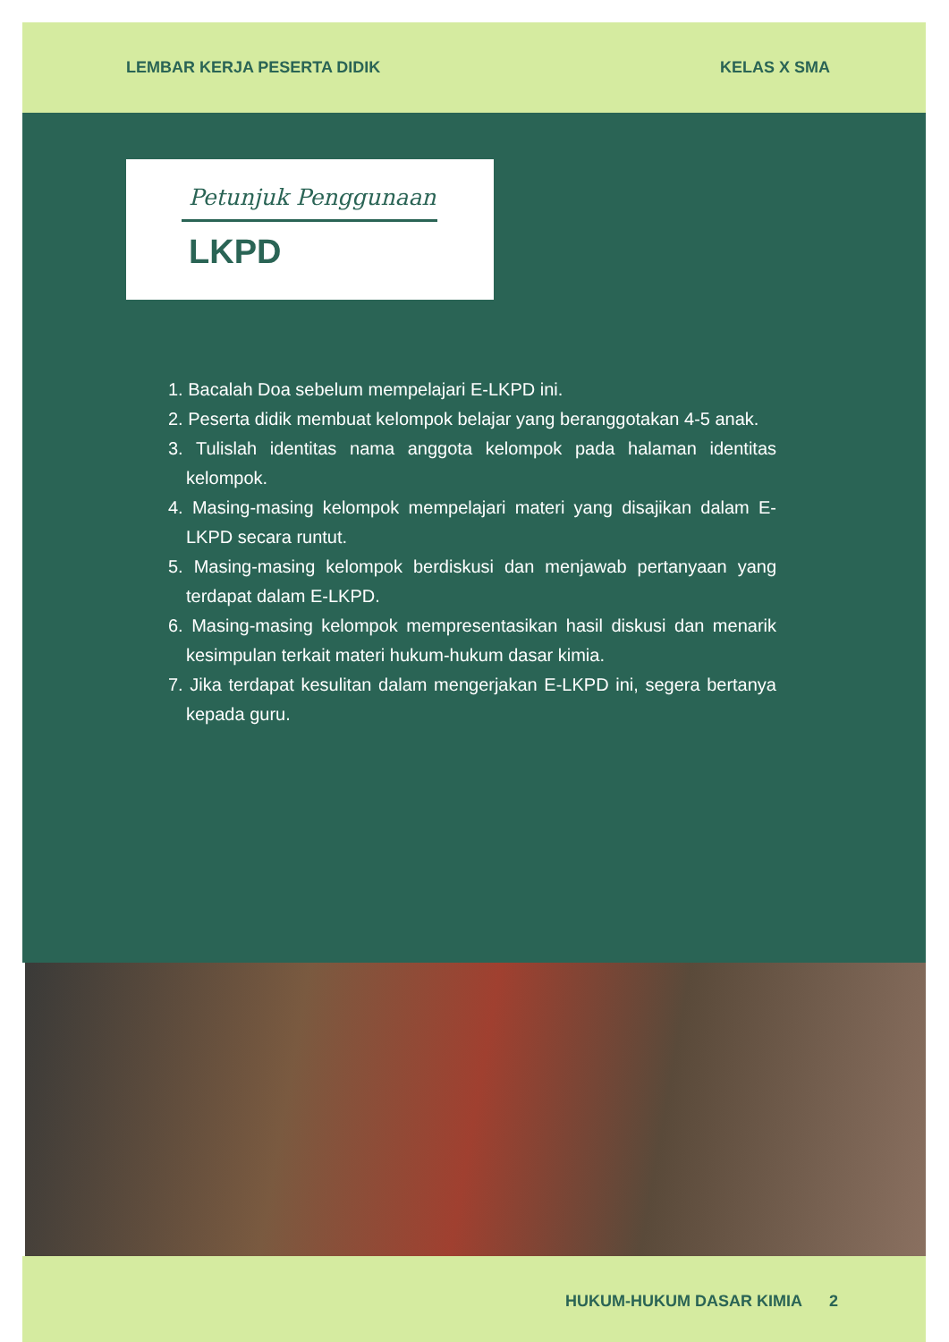LEMBAR KERJA PESERTA DIDIK KELAS X SMA
Petunjuk Penggunaan
LKPD
1. Bacalah Doa sebelum mempelajari E-LKPD ini.
2. Peserta didik membuat kelompok belajar yang beranggotakan 4-5 anak.
3. Tulislah identitas nama anggota kelompok pada halaman identitas kelompok.
4. Masing-masing kelompok mempelajari materi yang disajikan dalam E-LKPD secara runtut.
5. Masing-masing kelompok berdiskusi dan menjawab pertanyaan yang terdapat dalam E-LKPD.
6. Masing-masing kelompok mempresentasikan hasil diskusi dan menarik kesimpulan terkait materi hukum-hukum dasar kimia.
7. Jika terdapat kesulitan dalam mengerjakan E-LKPD ini, segera bertanya kepada guru.
HUKUM-HUKUM DASAR KIMIA 2